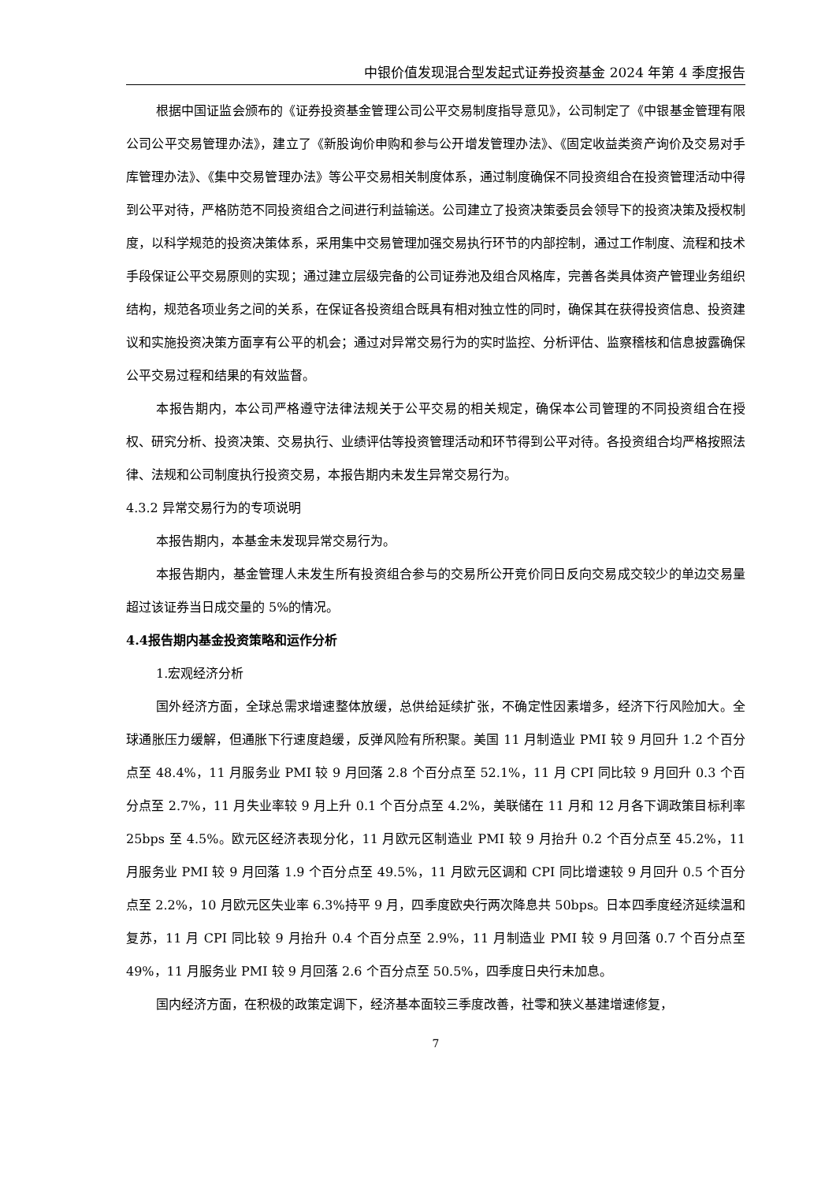中银价值发现混合型发起式证券投资基金 2024 年第 4 季度报告
根据中国证监会颁布的《证券投资基金管理公司公平交易制度指导意见》，公司制定了《中银基金管理有限公司公平交易管理办法》，建立了《新股询价申购和参与公开增发管理办法》、《固定收益类资产询价及交易对手库管理办法》、《集中交易管理办法》等公平交易相关制度体系，通过制度确保不同投资组合在投资管理活动中得到公平对待，严格防范不同投资组合之间进行利益输送。公司建立了投资决策委员会领导下的投资决策及授权制度，以科学规范的投资决策体系，采用集中交易管理加强交易执行环节的内部控制，通过工作制度、流程和技术手段保证公平交易原则的实现；通过建立层级完备的公司证券池及组合风格库，完善各类具体资产管理业务组织结构，规范各项业务之间的关系，在保证各投资组合既具有相对独立性的同时，确保其在获得投资信息、投资建议和实施投资决策方面享有公平的机会；通过对异常交易行为的实时监控、分析评估、监察稽核和信息披露确保公平交易过程和结果的有效监督。
本报告期内，本公司严格遵守法律法规关于公平交易的相关规定，确保本公司管理的不同投资组合在授权、研究分析、投资决策、交易执行、业绩评估等投资管理活动和环节得到公平对待。各投资组合均严格按照法律、法规和公司制度执行投资交易，本报告期内未发生异常交易行为。
4.3.2 异常交易行为的专项说明
本报告期内，本基金未发现异常交易行为。
本报告期内，基金管理人未发生所有投资组合参与的交易所公开竞价同日反向交易成交较少的单边交易量超过该证券当日成交量的 5%的情况。
4.4报告期内基金投资策略和运作分析
1.宏观经济分析
国外经济方面，全球总需求增速整体放缓，总供给延续扩张，不确定性因素增多，经济下行风险加大。全球通胀压力缓解，但通胀下行速度趋缓，反弹风险有所积聚。美国 11 月制造业 PMI 较 9 月回升 1.2 个百分点至 48.4%，11 月服务业 PMI 较 9 月回落 2.8 个百分点至 52.1%，11 月 CPI 同比较 9 月回升 0.3 个百分点至 2.7%，11 月失业率较 9 月上升 0.1 个百分点至 4.2%，美联储在 11 月和 12 月各下调政策目标利率 25bps 至 4.5%。欧元区经济表现分化，11 月欧元区制造业 PMI 较 9 月抬升 0.2 个百分点至 45.2%，11 月服务业 PMI 较 9 月回落 1.9 个百分点至 49.5%，11 月欧元区调和 CPI 同比增速较 9 月回升 0.5 个百分点至 2.2%，10 月欧元区失业率 6.3%持平 9 月，四季度欧央行两次降息共 50bps。日本四季度经济延续温和复苏，11 月 CPI 同比较 9 月抬升 0.4 个百分点至 2.9%，11 月制造业 PMI 较 9 月回落 0.7 个百分点至 49%，11 月服务业 PMI 较 9 月回落 2.6 个百分点至 50.5%，四季度日央行未加息。
国内经济方面，在积极的政策定调下，经济基本面较三季度改善，社零和狭义基建增速修复，
7